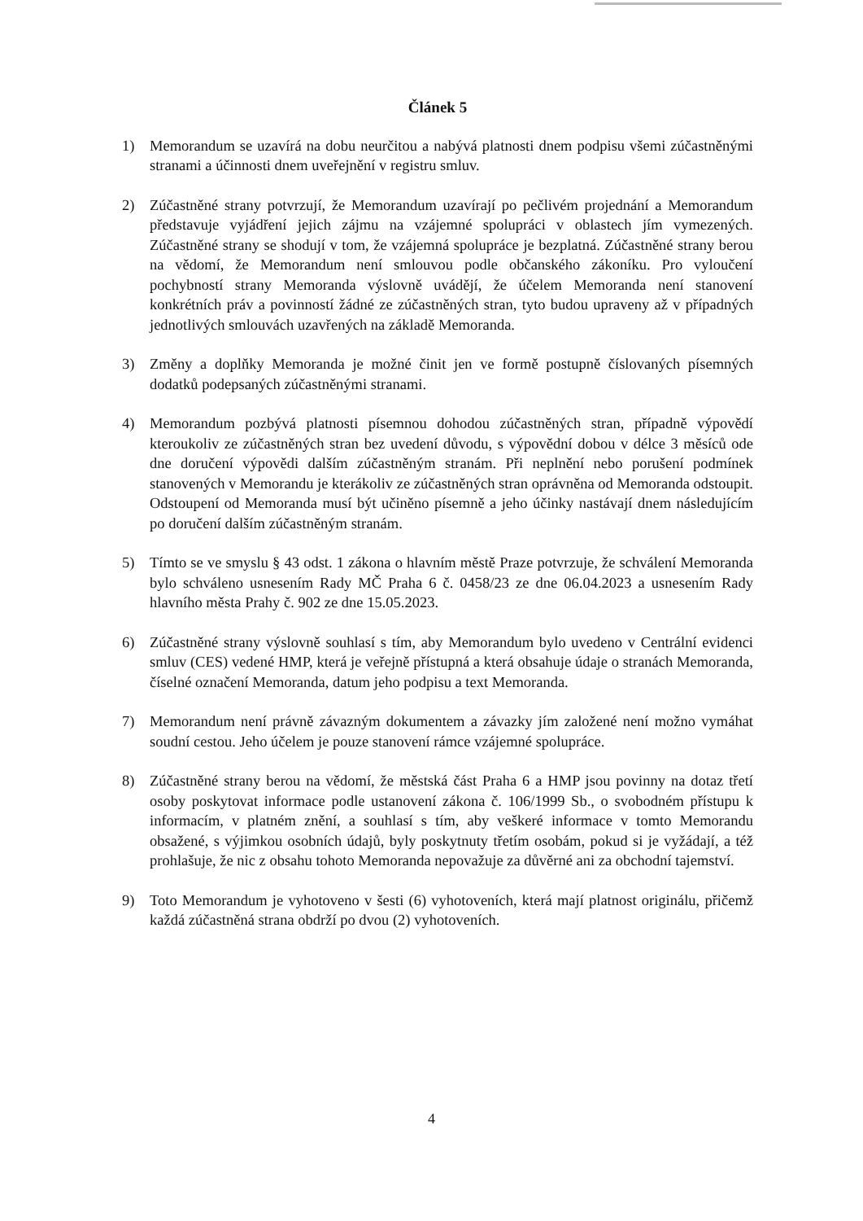Článek 5
1) Memorandum se uzavírá na dobu neurčitou a nabývá platnosti dnem podpisu všemi zúčastněnými stranami a účinnosti dnem uveřejnění v registru smluv.
2) Zúčastněné strany potvrzují, že Memorandum uzavírají po pečlivém projednání a Memorandum představuje vyjádření jejich zájmu na vzájemné spolupráci v oblastech jím vymezených. Zúčastněné strany se shodují v tom, že vzájemná spolupráce je bezplatná. Zúčastněné strany berou na vědomí, že Memorandum není smlouvou podle občanského zákoníku. Pro vyloučení pochybností strany Memoranda výslovně uvádějí, že účelem Memoranda není stanovení konkrétních práv a povinností žádné ze zúčastněných stran, tyto budou upraveny až v případných jednotlivých smlouvách uzavřených na základě Memoranda.
3) Změny a doplňky Memoranda je možné činit jen ve formě postupně číslovaných písemných dodatků podepsaných zúčastněnými stranami.
4) Memorandum pozbývá platnosti písemnou dohodou zúčastněných stran, případně výpovědí kteroukoliv ze zúčastněných stran bez uvedení důvodu, s výpovědní dobou v délce 3 měsíců ode dne doručení výpovědi dalším zúčastněným stranám. Při neplnění nebo porušení podmínek stanovených v Memorandu je kterákoliv ze zúčastněných stran oprávněna od Memoranda odstoupit. Odstoupení od Memoranda musí být učiněno písemně a jeho účinky nastávají dnem následujícím po doručení dalším zúčastněným stranám.
5) Tímto se ve smyslu § 43 odst. 1 zákona o hlavním městě Praze potvrzuje, že schválení Memoranda bylo schváleno usnesením Rady MČ Praha 6 č. 0458/23 ze dne 06.04.2023 a usnesením Rady hlavního města Prahy č. 902 ze dne 15.05.2023.
6) Zúčastněné strany výslovně souhlasí s tím, aby Memorandum bylo uvedeno v Centrální evidenci smluv (CES) vedené HMP, která je veřejně přístupná a která obsahuje údaje o stranách Memoranda, číselné označení Memoranda, datum jeho podpisu a text Memoranda.
7) Memorandum není právně závazným dokumentem a závazky jím založené není možno vymáhat soudní cestou. Jeho účelem je pouze stanovení rámce vzájemné spolupráce.
8) Zúčastněné strany berou na vědomí, že městská část Praha 6 a HMP jsou povinny na dotaz třetí osoby poskytovat informace podle ustanovení zákona č. 106/1999 Sb., o svobodném přístupu k informacím, v platném znění, a souhlasí s tím, aby veškeré informace v tomto Memorandu obsažené, s výjimkou osobních údajů, byly poskytnuty třetím osobám, pokud si je vyžádají, a též prohlašuje, že nic z obsahu tohoto Memoranda nepovažuje za důvěrné ani za obchodní tajemství.
9) Toto Memorandum je vyhotoveno v šesti (6) vyhotoveních, která mají platnost originálu, přičemž každá zúčastněná strana obdrží po dvou (2) vyhotoveních.
4